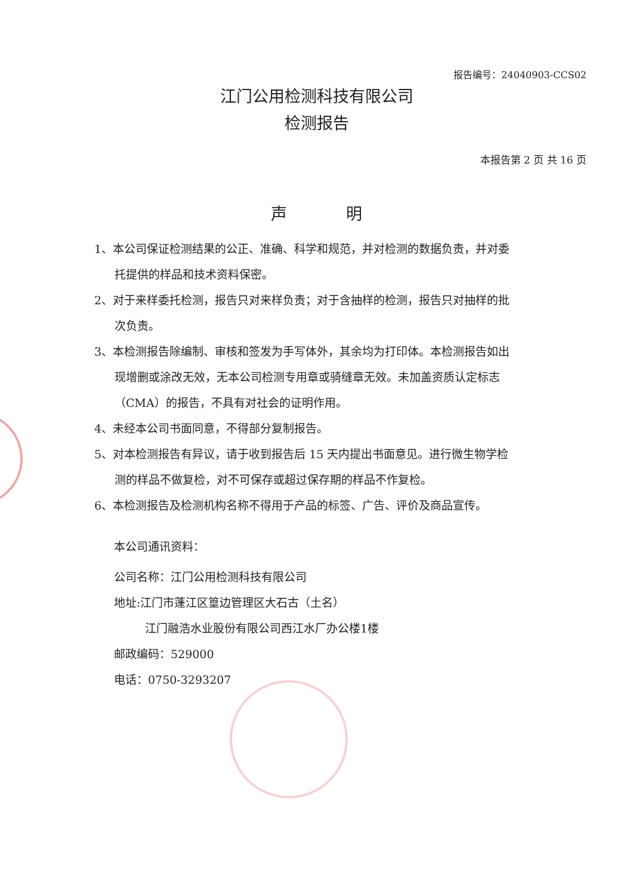报告编号：24040903-CCS02
江门公用检测科技有限公司
检测报告
本报告第 2 页 共 16 页
声 明
1、本公司保证检测结果的公正、准确、科学和规范，并对检测的数据负责，并对委托提供的样品和技术资料保密。
2、对于来样委托检测，报告只对来样负责；对于含抽样的检测，报告只对抽样的批次负责。
3、本检测报告除编制、审核和签发为手写体外，其余均为打印体。本检测报告如出现增删或涂改无效，无本公司检测专用章或骑缝章无效。未加盖资质认定标志（CMA）的报告，不具有对社会的证明作用。
4、未经本公司书面同意，不得部分复制报告。
5、对本检测报告有异议，请于收到报告后 15 天内提出书面意见。进行微生物学检测的样品不做复检，对不可保存或超过保存期的样品不作复检。
6、本检测报告及检测机构名称不得用于产品的标签、广告、评价及商品宣传。
本公司通讯资料：
公司名称：江门公用检测科技有限公司
地址:江门市蓬江区篁边管理区大石古（土名）
江门融浩水业股份有限公司西江水厂办公楼1楼
邮政编码：529000
电话：0750-3293207